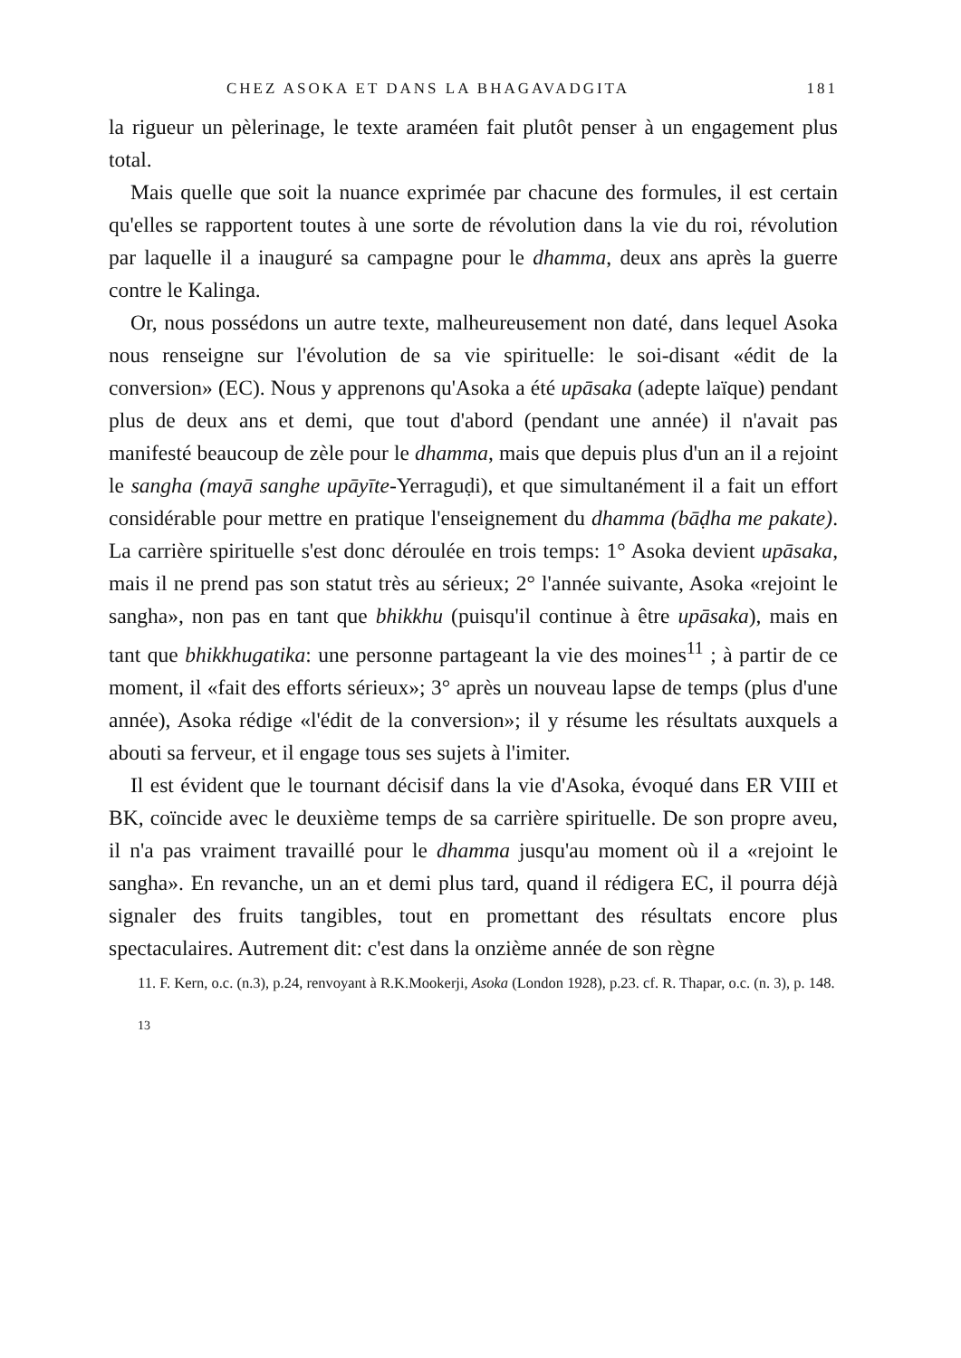CHEZ ASOKA ET DANS LA BHAGAVADGITA 181
la rigueur un pèlerinage, le texte araméen fait plutôt penser à un engagement plus total.
Mais quelle que soit la nuance exprimée par chacune des formules, il est certain qu'elles se rapportent toutes à une sorte de révolution dans la vie du roi, révolution par laquelle il a inauguré sa campagne pour le dhamma, deux ans après la guerre contre le Kalinga.
Or, nous possédons un autre texte, malheureusement non daté, dans lequel Asoka nous renseigne sur l'évolution de sa vie spirituelle: le soi-disant «édit de la conversion» (EC). Nous y apprenons qu'Asoka a été upāsaka (adepte laïque) pendant plus de deux ans et demi, que tout d'abord (pendant une année) il n'avait pas manifesté beaucoup de zèle pour le dhamma, mais que depuis plus d'un an il a rejoint le sangha (mayā sanghe upāyīte-Yerraguḍi), et que simultanément il a fait un effort considérable pour mettre en pratique l'enseignement du dhamma (bāḍha me pakate). La carrière spirituelle s'est donc déroulée en trois temps: 1° Asoka devient upāsaka, mais il ne prend pas son statut très au sérieux; 2° l'année suivante, Asoka «rejoint le sangha», non pas en tant que bhikkhu (puisqu'il continue à être upāsaka), mais en tant que bhikkhugatika: une personne partageant la vie des moines<sup>11</sup> ; à partir de ce moment, il «fait des efforts sérieux»; 3° après un nouveau lapse de temps (plus d'une année), Asoka rédige «l'édit de la conversion»; il y résume les résultats auxquels a abouti sa ferveur, et il engage tous ses sujets à l'imiter.
Il est évident que le tournant décisif dans la vie d'Asoka, évoqué dans ER VIII et BK, coïncide avec le deuxième temps de sa carrière spirituelle. De son propre aveu, il n'a pas vraiment travaillé pour le dhamma jusqu'au moment où il a «rejoint le sangha». En revanche, un an et demi plus tard, quand il rédigera EC, il pourra déjà signaler des fruits tangibles, tout en promettant des résultats encore plus spectaculaires. Autrement dit: c'est dans la onzième année de son règne
11. F. Kern, o.c. (n.3), p.24, renvoyant à R.K.Mookerji, Asoka (London 1928), p.23. cf. R. Thapar, o.c. (n. 3), p. 148.
13